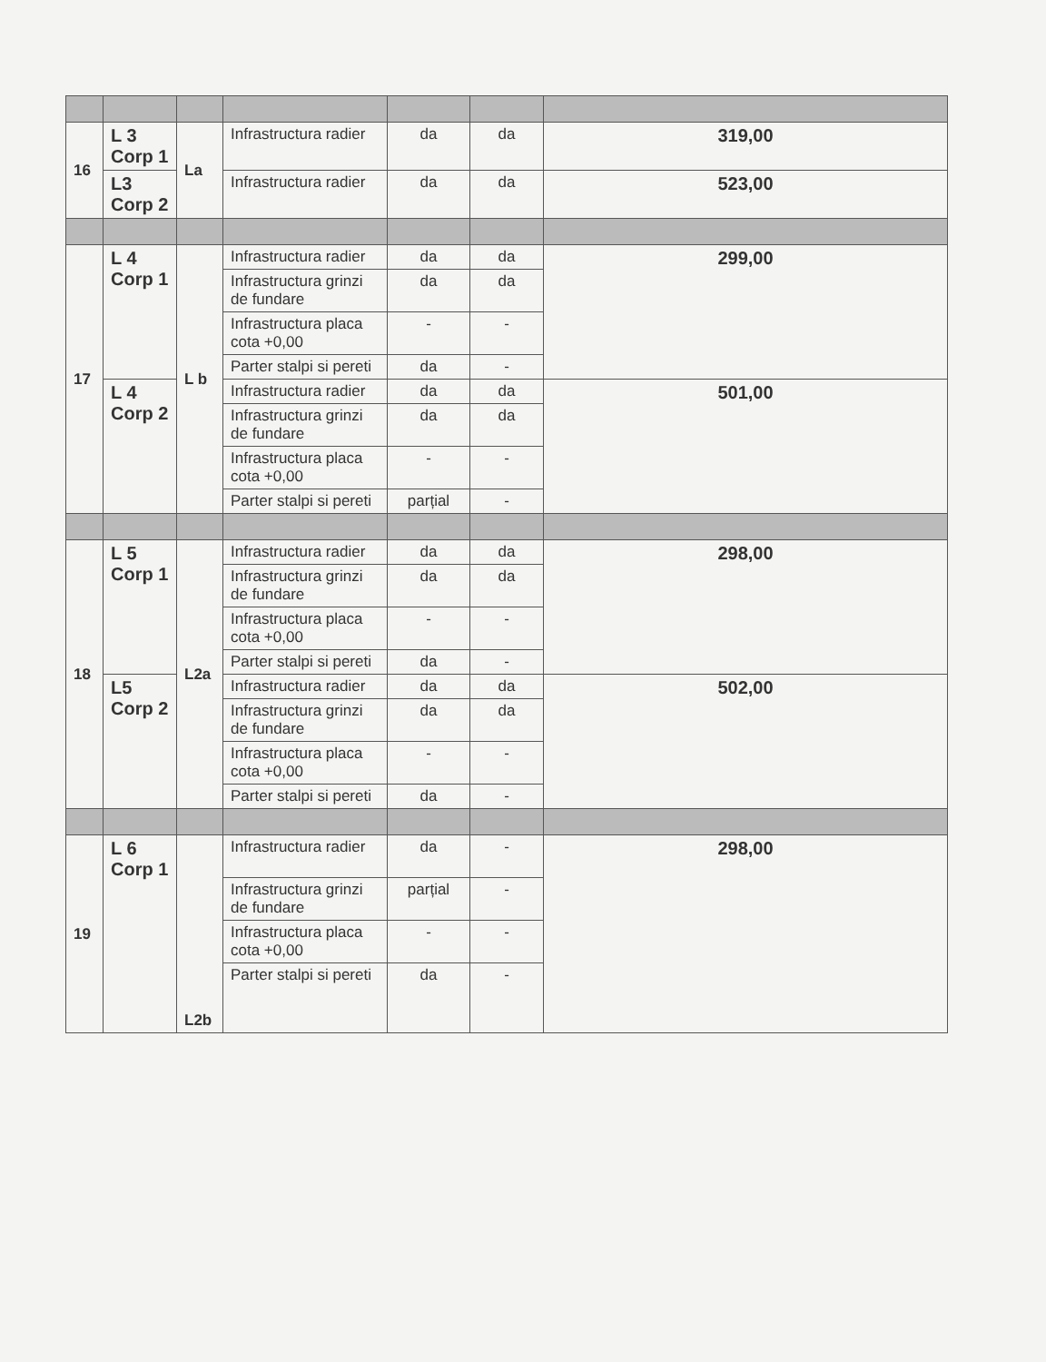| 16 | L 3 Corp 1 | La | Infrastructura radier | da | da | 319,00 |
| | L3 Corp 2 | | Infrastructura radier | da | da | 523,00 |
| 17 | L 4 Corp 1 | L b | Infrastructura radier | da | da | 299,00 |
| | | | Infrastructura grinzi de fundare | da | da | |
| | | | Infrastructura placa cota +0,00 | - | - | |
| | | | Parter stalpi si pereti | da | - | |
| | L 4 Corp 2 | | Infrastructura radier | da | da | 501,00 |
| | | | Infrastructura grinzi de fundare | da | da | |
| | | | Infrastructura placa cota +0,00 | - | - | |
| | | | Parter stalpi si pereti | parțial | - | |
| 18 | L 5 Corp 1 | L2a | Infrastructura radier | da | da | 298,00 |
| | | | Infrastructura grinzi de fundare | da | da | |
| | | | Infrastructura placa cota +0,00 | - | - | |
| | | | Parter stalpi si pereti | da | - | |
| | L5 Corp 2 | | Infrastructura radier | da | da | 502,00 |
| | | | Infrastructura grinzi de fundare | da | da | |
| | | | Infrastructura placa cota +0,00 | - | - | |
| | | | Parter stalpi si pereti | da | - | |
| 19 | L 6 Corp 1 | L2b | Infrastructura radier | da | - | 298,00 |
| | | | Infrastructura grinzi de fundare | parțial | - | |
| | | | Infrastructura placa cota +0,00 | - | - | |
| | | | Parter stalpi si pereti | da | - | |